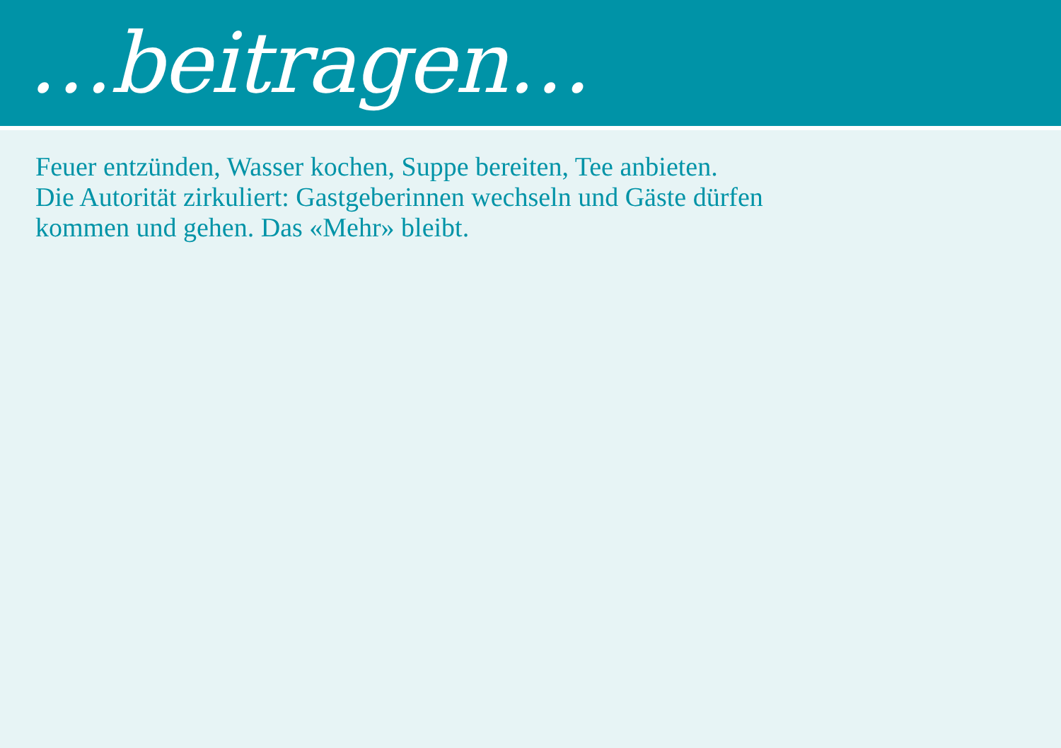…beitragen…
Feuer entzünden, Wasser kochen, Suppe bereiten, Tee anbieten.
Die Autorität zirkuliert: Gastgeberinnen wechseln und Gäste dürfen
kommen und gehen. Das «Mehr» bleibt.